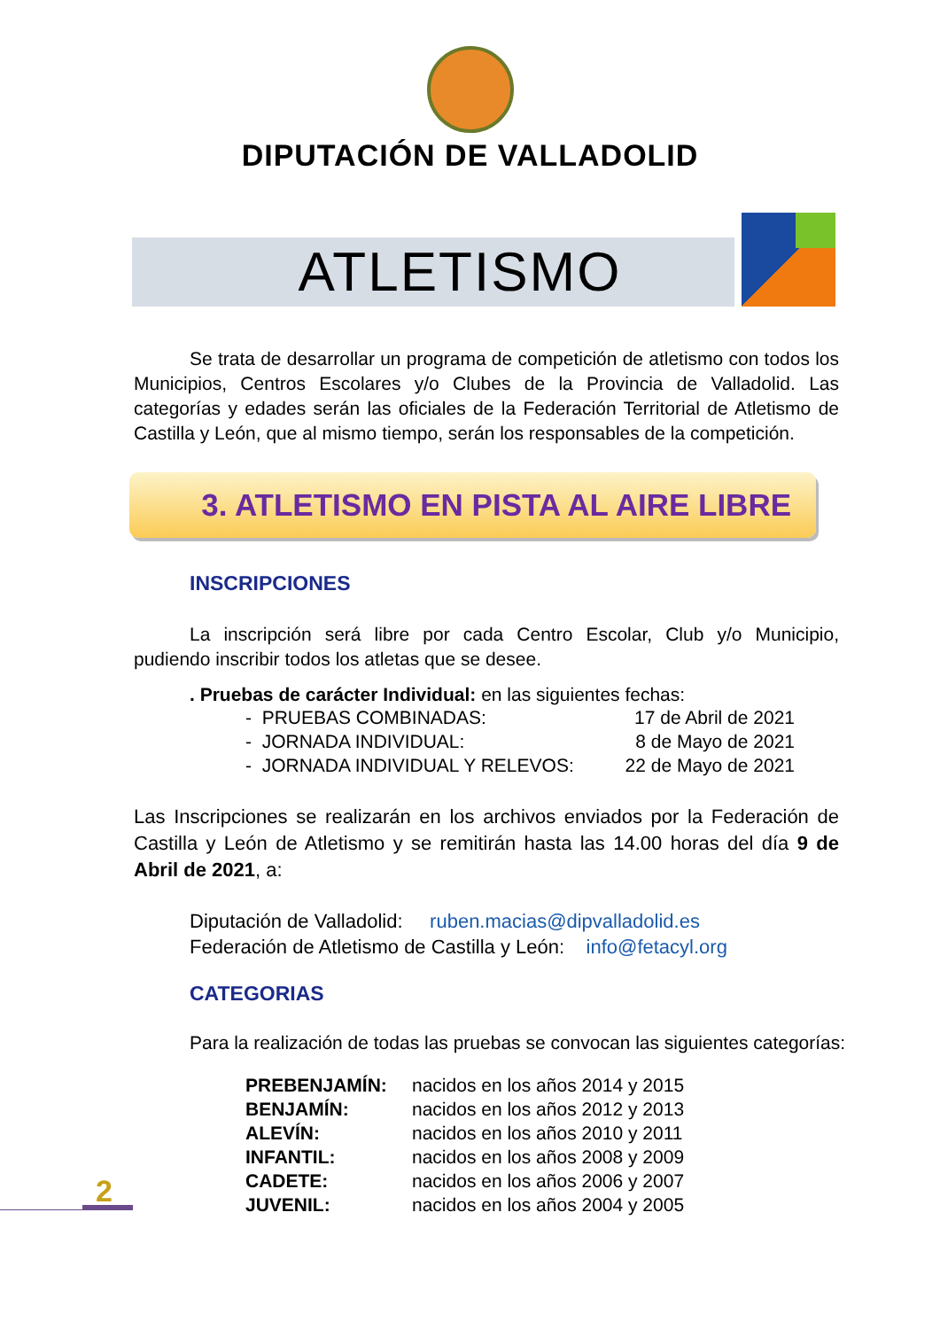DIPUTACIÓN DE VALLADOLID
ATLETISMO
Se trata de desarrollar un programa de competición de atletismo con todos los Municipios, Centros Escolares y/o Clubes de la Provincia de Valladolid. Las categorías y edades serán las oficiales de la Federación Territorial de Atletismo de Castilla y León, que al mismo tiempo, serán los responsables de la competición.
3. ATLETISMO EN PISTA AL AIRE LIBRE
INSCRIPCIONES
La inscripción será libre por cada Centro Escolar, Club y/o Municipio, pudiendo inscribir todos los atletas que se desee.
. Pruebas de carácter Individual: en las siguientes fechas:
- PRUEBAS COMBINADAS: 17 de Abril de 2021
- JORNADA INDIVIDUAL: 8 de Mayo de 2021
- JORNADA INDIVIDUAL Y RELEVOS: 22 de Mayo de 2021
Las Inscripciones se realizarán en los archivos enviados por la Federación de Castilla y León de Atletismo y se remitirán hasta las 14.00 horas del día 9 de Abril de 2021, a:
Diputación de Valladolid: ruben.macias@dipvalladolid.es
Federación de Atletismo de Castilla y León: info@fetacyl.org
CATEGORIAS
Para la realización de todas las pruebas se convocan las siguientes categorías:
PREBENJAMÍN: nacidos en los años 2014 y 2015
BENJAMÍN: nacidos en los años 2012 y 2013
ALEVÍN: nacidos en los años 2010 y 2011
INFANTIL: nacidos en los años 2008 y 2009
CADETE: nacidos en los años 2006 y 2007
JUVENIL: nacidos en los años 2004 y 2005
2